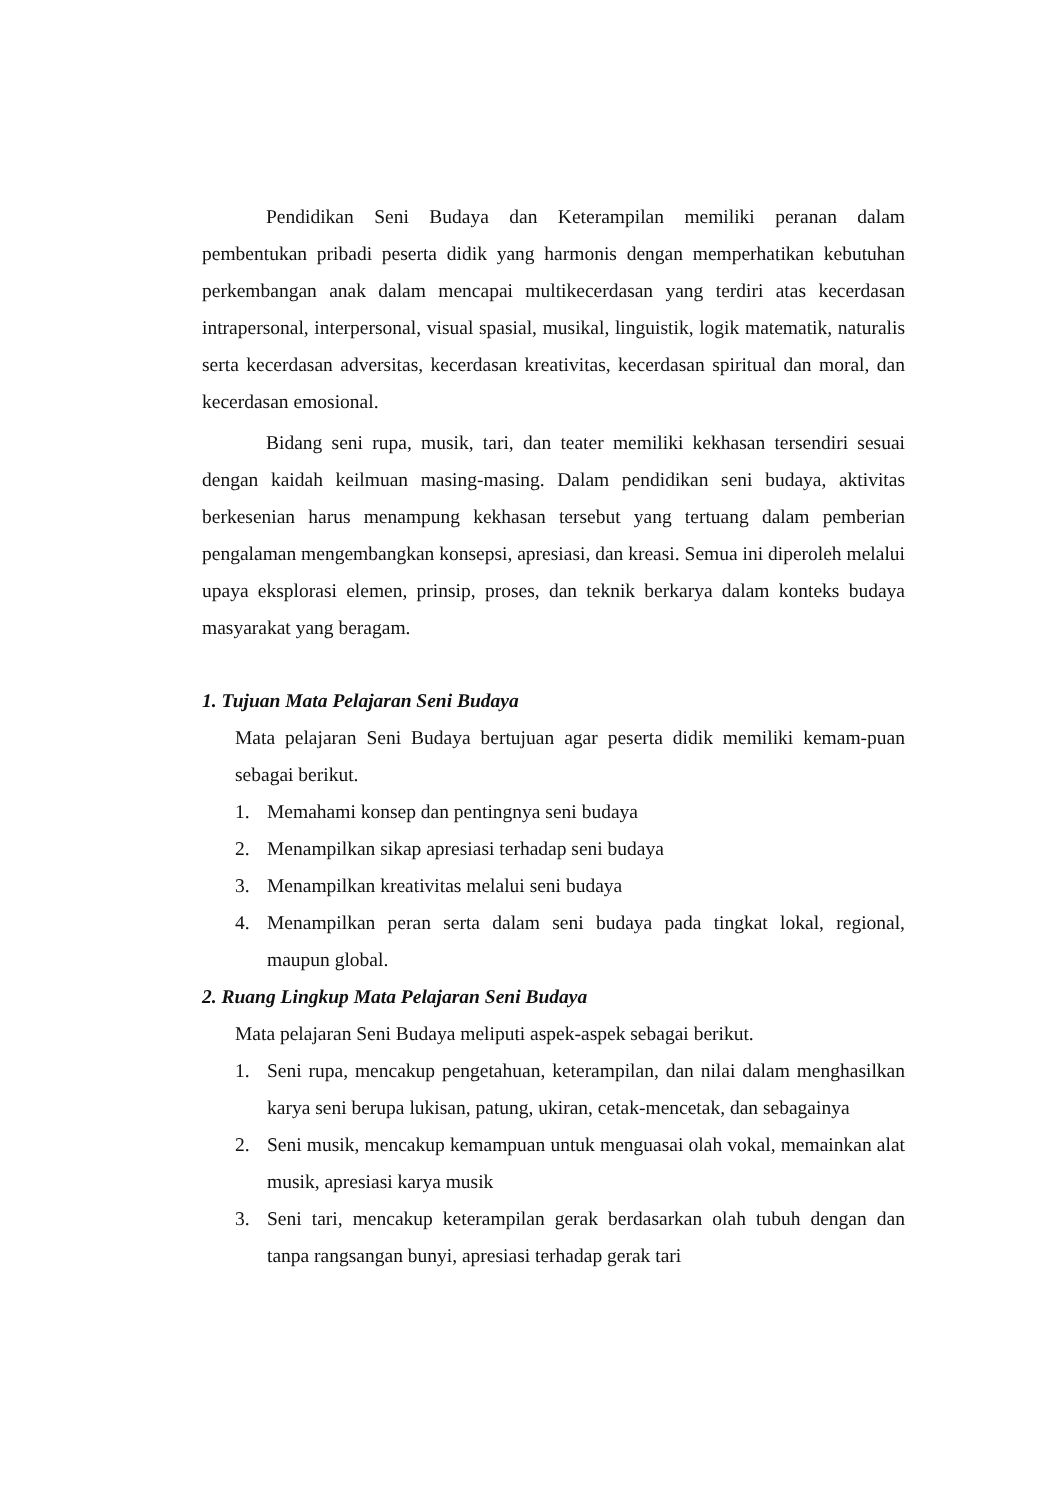Pendidikan Seni Budaya dan Keterampilan memiliki peranan dalam pembentukan pribadi peserta didik yang harmonis dengan memperhatikan kebutuhan perkembangan anak dalam mencapai multikecerdasan yang terdiri atas kecerdasan intrapersonal, interpersonal, visual spasial, musikal, linguistik, logik matematik, naturalis serta kecerdasan adversitas, kecerdasan kreativitas, kecerdasan spiritual dan moral, dan kecerdasan emosional.
Bidang seni rupa, musik, tari, dan teater memiliki kekhasan tersendiri sesuai dengan kaidah keilmuan masing-masing. Dalam pendidikan seni budaya, aktivitas berkesenian harus menampung kekhasan tersebut yang tertuang dalam pemberian pengalaman mengembangkan konsepsi, apresiasi, dan kreasi. Semua ini diperoleh melalui upaya eksplorasi elemen, prinsip, proses, dan teknik berkarya dalam konteks budaya masyarakat yang beragam.
1. Tujuan Mata Pelajaran Seni Budaya
Mata pelajaran Seni Budaya bertujuan agar peserta didik memiliki kemam-puan sebagai berikut.
1. Memahami konsep dan pentingnya seni budaya
2. Menampilkan sikap apresiasi terhadap seni budaya
3. Menampilkan kreativitas melalui seni budaya
4. Menampilkan peran serta dalam seni budaya pada tingkat lokal, regional, maupun global.
2. Ruang Lingkup Mata Pelajaran Seni Budaya
Mata pelajaran Seni Budaya meliputi aspek-aspek sebagai berikut.
1. Seni rupa, mencakup pengetahuan, keterampilan, dan nilai dalam menghasilkan karya seni berupa lukisan, patung, ukiran, cetak-mencetak, dan sebagainya
2. Seni musik, mencakup kemampuan untuk menguasai olah vokal, memainkan alat musik, apresiasi karya musik
3. Seni tari, mencakup keterampilan gerak berdasarkan olah tubuh dengan dan tanpa rangsangan bunyi, apresiasi terhadap gerak tari